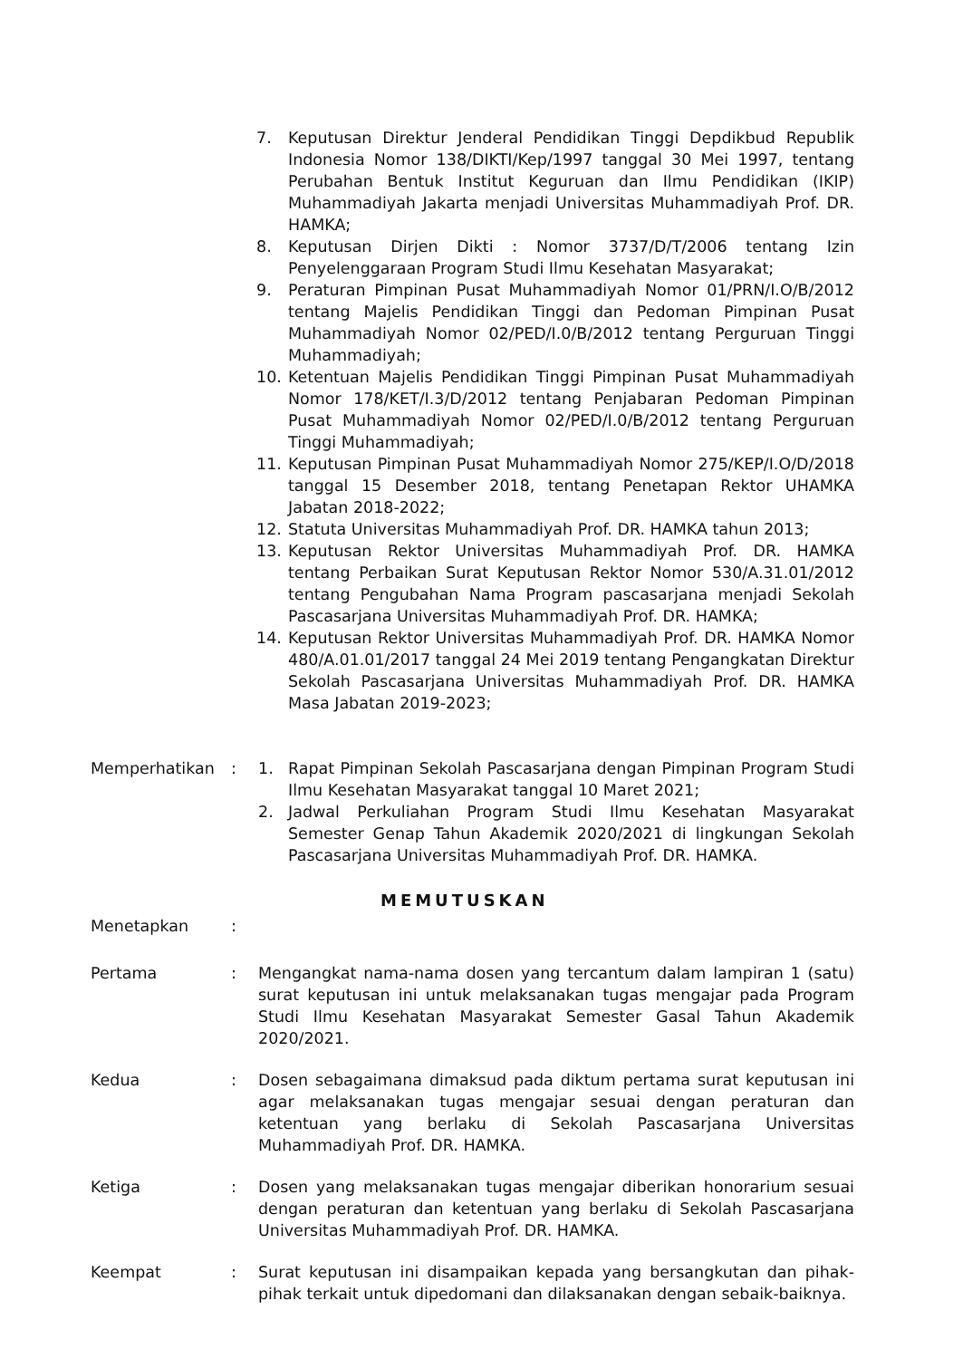7. Keputusan Direktur Jenderal Pendidikan Tinggi Depdikbud Republik Indonesia Nomor 138/DIKTI/Kep/1997 tanggal 30 Mei 1997, tentang Perubahan Bentuk Institut Keguruan dan Ilmu Pendidikan (IKIP) Muhammadiyah Jakarta menjadi Universitas Muhammadiyah Prof. DR. HAMKA;
8. Keputusan Dirjen Dikti : Nomor 3737/D/T/2006 tentang Izin Penyelenggaraan Program Studi Ilmu Kesehatan Masyarakat;
9. Peraturan Pimpinan Pusat Muhammadiyah Nomor 01/PRN/I.O/B/2012 tentang Majelis Pendidikan Tinggi dan Pedoman Pimpinan Pusat Muhammadiyah Nomor 02/PED/I.0/B/2012 tentang Perguruan Tinggi Muhammadiyah;
10. Ketentuan Majelis Pendidikan Tinggi Pimpinan Pusat Muhammadiyah Nomor 178/KET/I.3/D/2012 tentang Penjabaran Pedoman Pimpinan Pusat Muhammadiyah Nomor 02/PED/I.0/B/2012 tentang Perguruan Tinggi Muhammadiyah;
11. Keputusan Pimpinan Pusat Muhammadiyah Nomor 275/KEP/I.O/D/2018 tanggal 15 Desember 2018, tentang Penetapan Rektor UHAMKA Jabatan 2018-2022;
12. Statuta Universitas Muhammadiyah Prof. DR. HAMKA tahun 2013;
13. Keputusan Rektor Universitas Muhammadiyah Prof. DR. HAMKA tentang Perbaikan Surat Keputusan Rektor Nomor 530/A.31.01/2012 tentang Pengubahan Nama Program pascasarjana menjadi Sekolah Pascasarjana Universitas Muhammadiyah Prof. DR. HAMKA;
14. Keputusan Rektor Universitas Muhammadiyah Prof. DR. HAMKA Nomor 480/A.01.01/2017 tanggal 24 Mei 2019 tentang Pengangkatan Direktur Sekolah Pascasarjana Universitas Muhammadiyah Prof. DR. HAMKA Masa Jabatan 2019-2023;
Memperhatikan: 1. Rapat Pimpinan Sekolah Pascasarjana dengan Pimpinan Program Studi Ilmu Kesehatan Masyarakat tanggal 10 Maret 2021;
2. Jadwal Perkuliahan Program Studi Ilmu Kesehatan Masyarakat Semester Genap Tahun Akademik 2020/2021 di lingkungan Sekolah Pascasarjana Universitas Muhammadiyah Prof. DR. HAMKA.
MEMUTUSKAN
Menetapkan:
Pertama: Mengangkat nama-nama dosen yang tercantum dalam lampiran 1 (satu) surat keputusan ini untuk melaksanakan tugas mengajar pada Program Studi Ilmu Kesehatan Masyarakat Semester Gasal Tahun Akademik 2020/2021.
Kedua: Dosen sebagaimana dimaksud pada diktum pertama surat keputusan ini agar melaksanakan tugas mengajar sesuai dengan peraturan dan ketentuan yang berlaku di Sekolah Pascasarjana Universitas Muhammadiyah Prof. DR. HAMKA.
Ketiga: Dosen yang melaksanakan tugas mengajar diberikan honorarium sesuai dengan peraturan dan ketentuan yang berlaku di Sekolah Pascasarjana Universitas Muhammadiyah Prof. DR. HAMKA.
Keempat: Surat keputusan ini disampaikan kepada yang bersangkutan dan pihak-pihak terkait untuk dipedomani dan dilaksanakan dengan sebaik-baiknya.